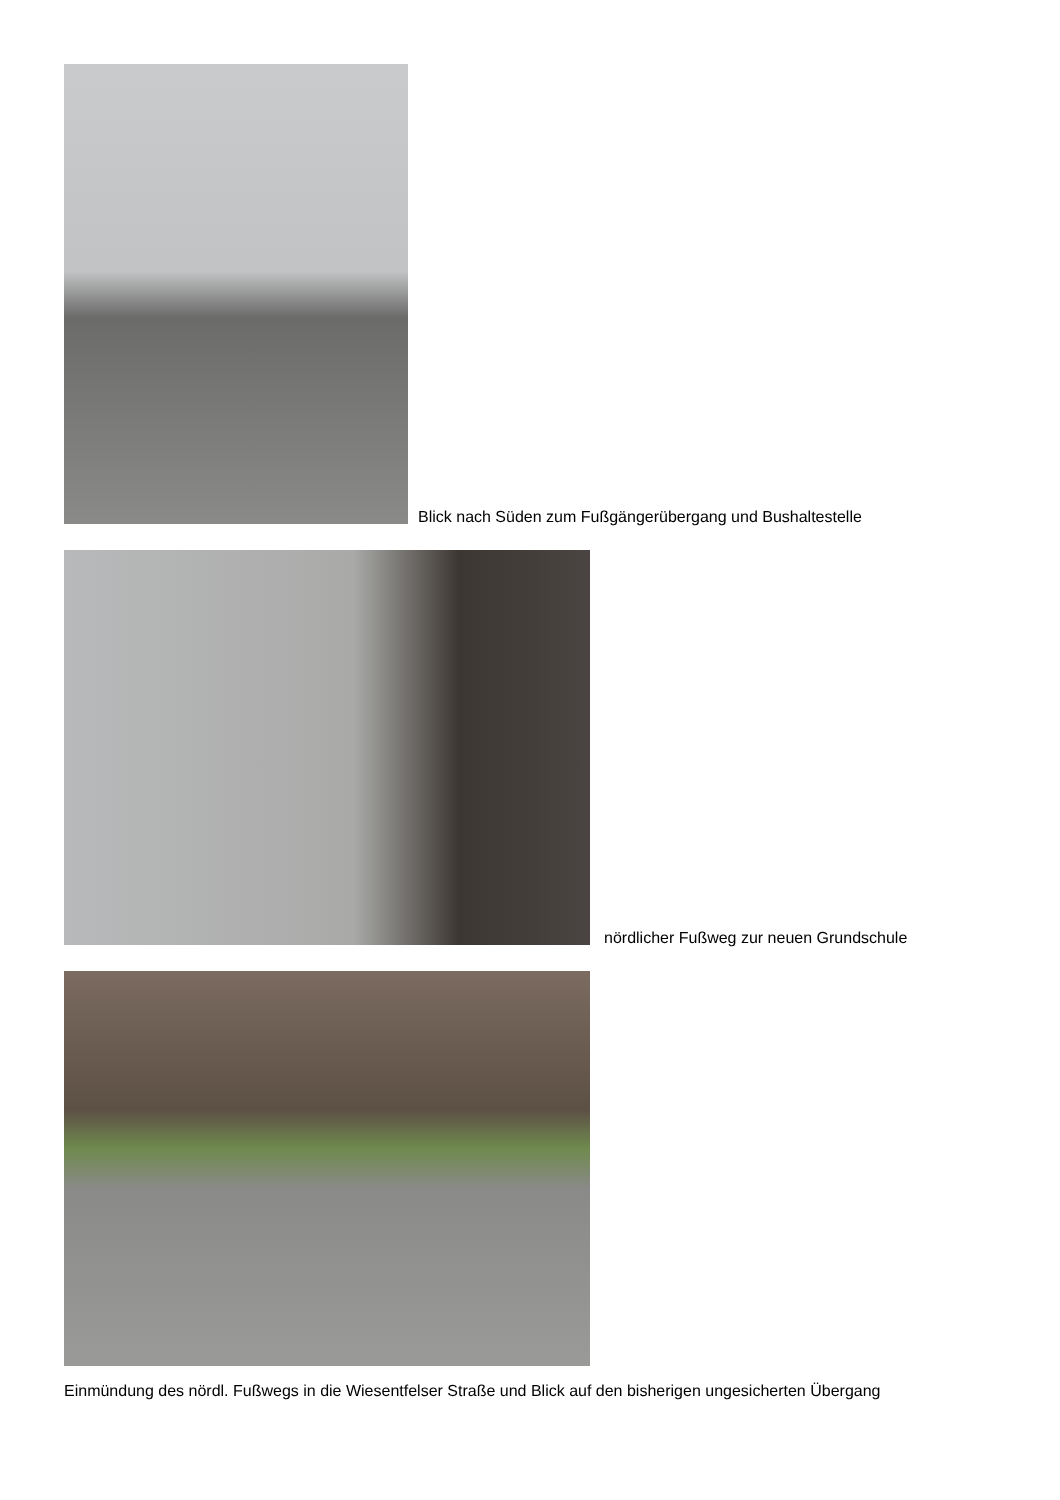Blick nach Süden zum Fußgängerübergang und Bushaltestelle
nördlicher Fußweg zur neuen Grundschule
Einmündung des nördl. Fußwegs in die Wiesentfelser Straße und Blick auf den bisherigen ungesicherten Übergang